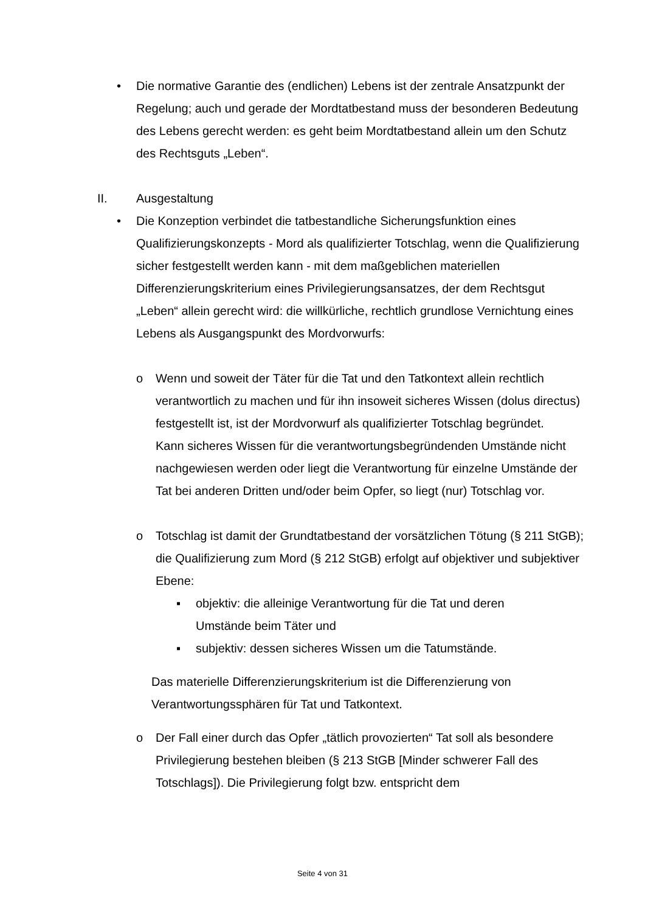• Die normative Garantie des (endlichen) Lebens ist der zentrale Ansatzpunkt der Regelung; auch und gerade der Mordtatbestand muss der besonderen Bedeutung des Lebens gerecht werden: es geht beim Mordtatbestand allein um den Schutz des Rechtsguts „Leben“.
II. Ausgestaltung
• Die Konzeption verbindet die tatbestandliche Sicherungsfunktion eines Qualifizierungskonzepts - Mord als qualifizierter Totschlag, wenn die Qualifizierung sicher festgestellt werden kann - mit dem maßgeblichen materiellen Differenzierungskriterium eines Privilegierungsansatzes, der dem Rechtsgut „Leben“ allein gerecht wird: die willkürliche, rechtlich grundlose Vernichtung eines Lebens als Ausgangspunkt des Mordvorwurfs:
o Wenn und soweit der Täter für die Tat und den Tatkontext allein rechtlich verantwortlich zu machen und für ihn insoweit sicheres Wissen (dolus directus) festgestellt ist, ist der Mordvorwurf als qualifizierter Totschlag begründet.
Kann sicheres Wissen für die verantwortungsbegründenden Umstände nicht nachgewiesen werden oder liegt die Verantwortung für einzelne Umstände der Tat bei anderen Dritten und/oder beim Opfer, so liegt (nur) Totschlag vor.
o Totschlag ist damit der Grundtatbestand der vorsätzlichen Tötung (§ 211 StGB); die Qualifizierung zum Mord (§ 212 StGB) erfolgt auf objektiver und subjektiver Ebene:
▪ objektiv: die alleinige Verantwortung für die Tat und deren Umstände beim Täter und
▪ subjektiv: dessen sicheres Wissen um die Tatumstände.
Das materielle Differenzierungskriterium ist die Differenzierung von Verantwortungssphären für Tat und Tatkontext.
o Der Fall einer durch das Opfer „tätlich provozierten“ Tat soll als besondere Privilegierung bestehen bleiben (§ 213 StGB [Minder schwerer Fall des Totschlags]). Die Privilegierung folgt bzw. entspricht dem
Seite 4 von 31